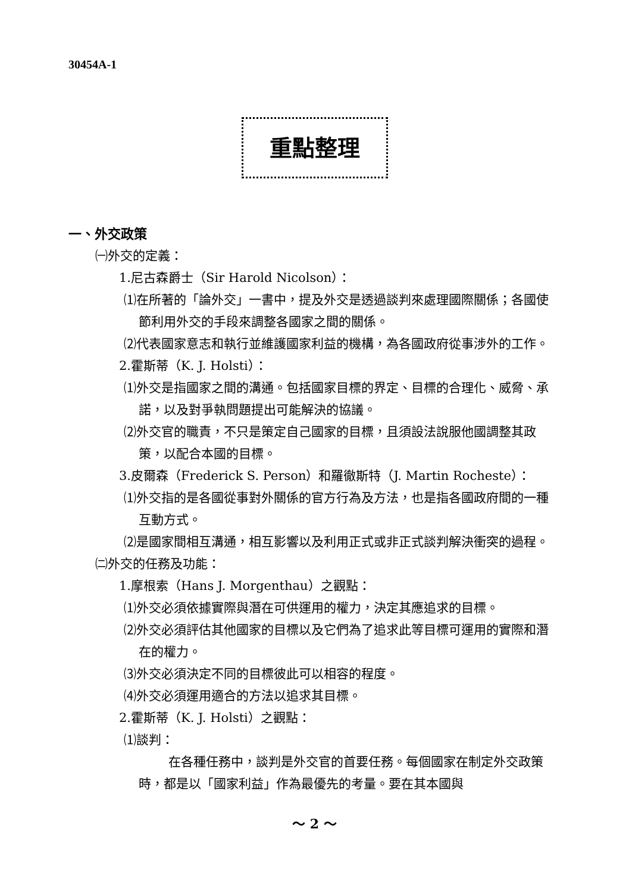30454A-1
重點整理
一、外交政策
㈠外交的定義：
1.尼古森爵士（Sir Harold Nicolson）：
⑴在所著的「論外交」一書中，提及外交是透過談判來處理國際關係；各國使節利用外交的手段來調整各國家之間的關係。
⑵代表國家意志和執行並維護國家利益的機構，為各國政府從事涉外的工作。
2.霍斯蒂（K. J. Holsti）：
⑴外交是指國家之間的溝通。包括國家目標的界定、目標的合理化、威脅、承諾，以及對爭執問題提出可能解決的協議。
⑵外交官的職責，不只是策定自己國家的目標，且須設法說服他國調整其政策，以配合本國的目標。
3.皮爾森（Frederick S. Person）和羅徹斯特（J. Martin Rocheste）：
⑴外交指的是各國從事對外關係的官方行為及方法，也是指各國政府間的一種互動方式。
⑵是國家間相互溝通，相互影響以及利用正式或非正式談判解決衝突的過程。
㈡外交的任務及功能：
1.摩根索（Hans J. Morgenthau）之觀點：
⑴外交必須依據實際與潛在可供運用的權力，決定其應追求的目標。
⑵外交必須評估其他國家的目標以及它們為了追求此等目標可運用的實際和潛在的權力。
⑶外交必須決定不同的目標彼此可以相容的程度。
⑷外交必須運用適合的方法以追求其目標。
2.霍斯蒂（K. J. Holsti）之觀點：
⑴談判：
在各種任務中，談判是外交官的首要任務。每個國家在制定外交政策時，都是以「國家利益」作為最優先的考量。要在其本國與
～ 2 ～